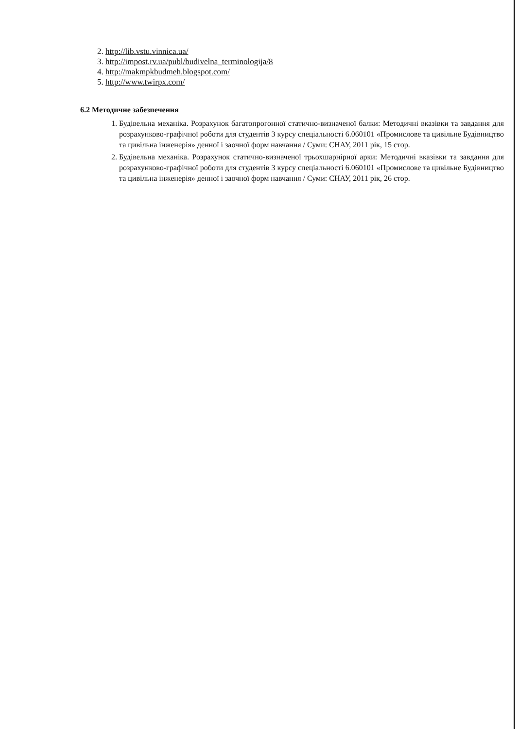2. http://lib.vstu.vinnica.ua/
3. http://impost.rv.ua/publ/budivelna_terminologija/8
4. http://makmpkbudmeh.blogspot.com/
5. http://www.twirpx.com/
6.2 Методичне забезпечення
1. Будівельна механіка. Розрахунок багатопрогонної статично-визначеної балки: Методичні вказівки та завдання для розрахунково-графічної роботи для студентів 3 курсу спеціальності 6.060101 «Промислове та цивільне Будівництво та цивільна інженерія» денної і заочної форм навчання / Суми: СНАУ, 2011 рік, 15 стор.
2. Будівельна механіка. Розрахунок статично-визначеної трьохшарнірної арки: Методичні вказівки та завдання для розрахунково-графічної роботи для студентів 3 курсу спеціальності 6.060101 «Промислове та цивільне Будівництво та цивільна інженерія» денної і заочної форм навчання / Суми: СНАУ, 2011 рік, 26 стор.